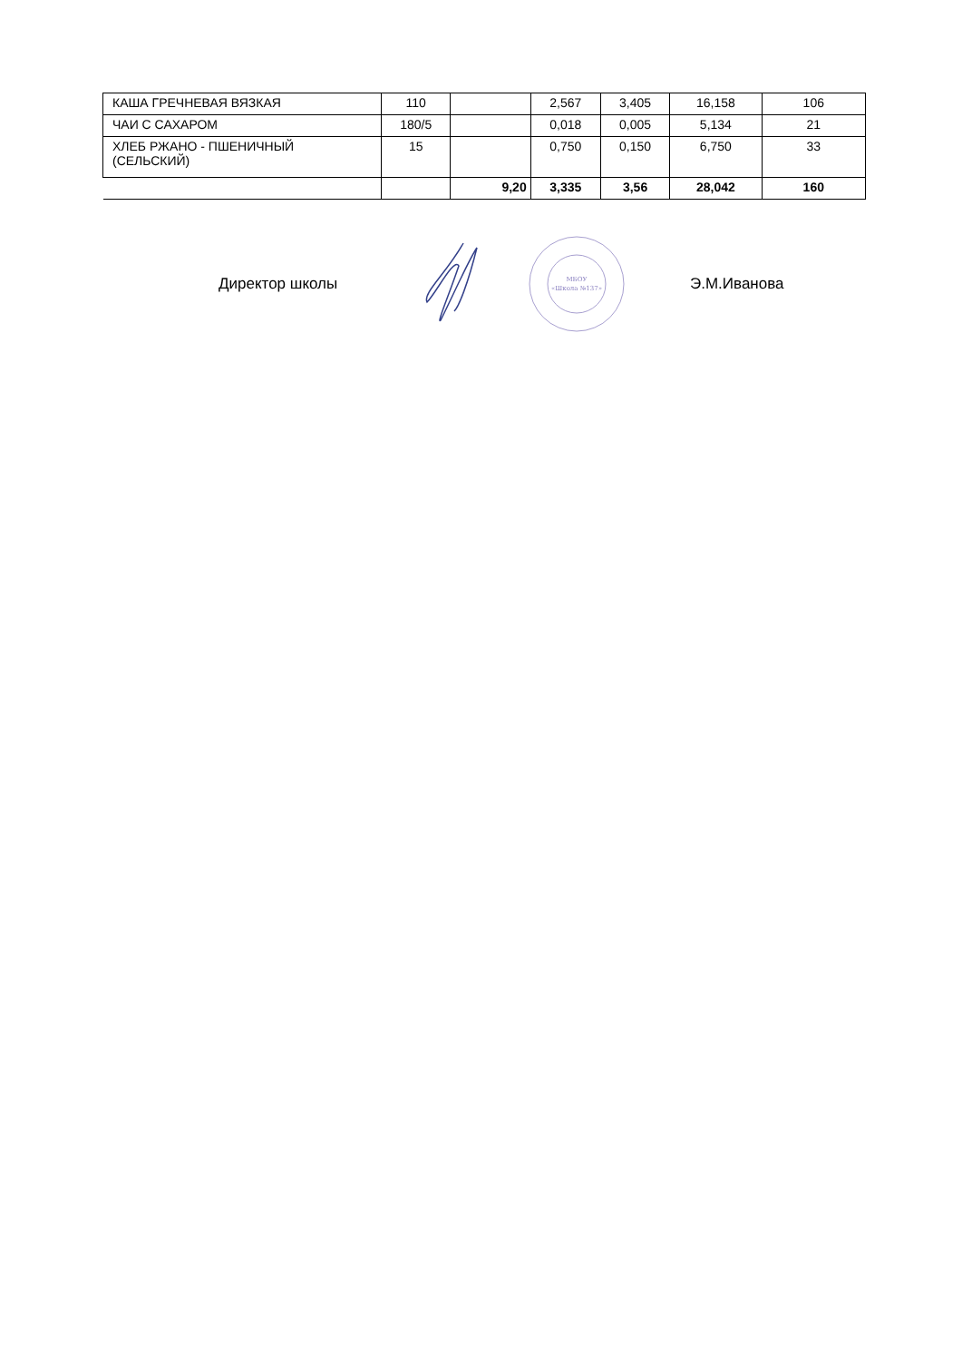| КАША ГРЕЧНЕВАЯ ВЯЗКАЯ | 110 | | 2,567 | 3,405 | 16,158 | 106 |
| ЧАИ С САХАРОМ | 180/5 | | 0,018 | 0,005 | 5,134 | 21 |
| ХЛЕБ РЖАНО - ПШЕНИЧНЫЙ (СЕЛЬСКИЙ) | 15 | | 0,750 | 0,150 | 6,750 | 33 |
| | | 9,20 | 3,335 | 3,56 | 28,042 | 160 |
Директор школы
МБОУ
«Школа №137»
Э.М.Иванова